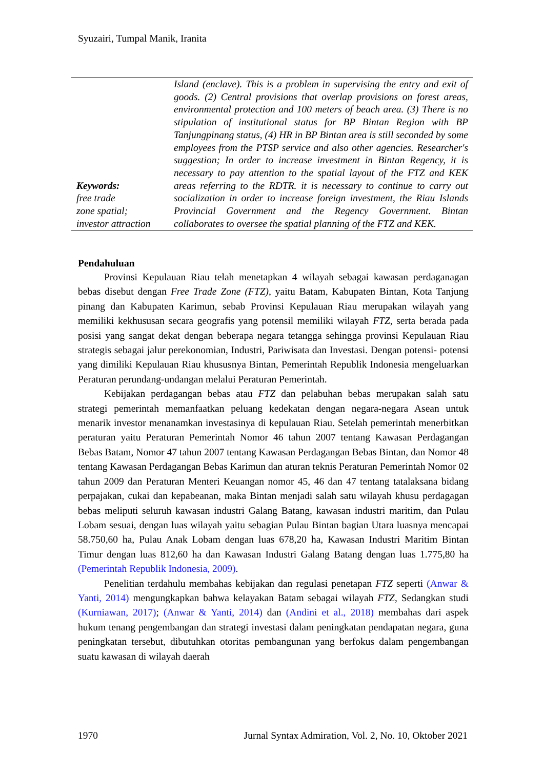Syuzairi, Tumpal Manik, Iranita
Keywords:
free trade
zone spatial;
investor attraction
Island (enclave). This is a problem in supervising the entry and exit of goods. (2) Central provisions that overlap provisions on forest areas, environmental protection and 100 meters of beach area. (3) There is no stipulation of institutional status for BP Bintan Region with BP Tanjungpinang status, (4) HR in BP Bintan area is still seconded by some employees from the PTSP service and also other agencies. Researcher's suggestion; In order to increase investment in Bintan Regency, it is necessary to pay attention to the spatial layout of the FTZ and KEK areas referring to the RDTR. it is necessary to continue to carry out socialization in order to increase foreign investment, the Riau Islands Provincial Government and the Regency Government. Bintan collaborates to oversee the spatial planning of the FTZ and KEK.
Pendahuluan
Provinsi Kepulauan Riau telah menetapkan 4 wilayah sebagai kawasan perdaganagan bebas disebut dengan Free Trade Zone (FTZ), yaitu Batam, Kabupaten Bintan, Kota Tanjung pinang dan Kabupaten Karimun, sebab Provinsi Kepulauan Riau merupakan wilayah yang memiliki kekhususan secara geografis yang potensil memiliki wilayah FTZ, serta berada pada posisi yang sangat dekat dengan beberapa negara tetangga sehingga provinsi Kepulauan Riau strategis sebagai jalur perekonomian, Industri, Pariwisata dan Investasi. Dengan potensi- potensi yang dimiliki Kepulauan Riau khususnya Bintan, Pemerintah Republik Indonesia mengeluarkan Peraturan perundang-undangan melalui Peraturan Pemerintah.
Kebijakan perdagangan bebas atau FTZ dan pelabuhan bebas merupakan salah satu strategi pemerintah memanfaatkan peluang kedekatan dengan negara-negara Asean untuk menarik investor menanamkan investasinya di kepulauan Riau. Setelah pemerintah menerbitkan peraturan yaitu Peraturan Pemerintah Nomor 46 tahun 2007 tentang Kawasan Perdagangan Bebas Batam, Nomor 47 tahun 2007 tentang Kawasan Perdagangan Bebas Bintan, dan Nomor 48 tentang Kawasan Perdagangan Bebas Karimun dan aturan teknis Peraturan Pemerintah Nomor 02 tahun 2009 dan Peraturan Menteri Keuangan nomor 45, 46 dan 47 tentang tatalaksana bidang perpajakan, cukai dan kepabeanan, maka Bintan menjadi salah satu wilayah khusu perdagagan bebas meliputi seluruh kawasan industri Galang Batang, kawasan industri maritim, dan Pulau Lobam sesuai, dengan luas wilayah yaitu sebagian Pulau Bintan bagian Utara luasnya mencapai 58.750,60 ha, Pulau Anak Lobam dengan luas 678,20 ha, Kawasan Industri Maritim Bintan Timur dengan luas 812,60 ha dan Kawasan Industri Galang Batang dengan luas 1.775,80 ha (Pemerintah Republik Indonesia, 2009).
Penelitian terdahulu membahas kebijakan dan regulasi penetapan FTZ seperti (Anwar & Yanti, 2014) mengungkapkan bahwa kelayakan Batam sebagai wilayah FTZ, Sedangkan studi (Kurniawan, 2017); (Anwar & Yanti, 2014) dan (Andini et al., 2018) membahas dari aspek hukum tenang pengembangan dan strategi investasi dalam peningkatan pendapatan negara, guna peningkatan tersebut, dibutuhkan otoritas pembangunan yang berfokus dalam pengembangan suatu kawasan di wilayah daerah
1970 Jurnal Syntax Admiration, Vol. 2, No. 10, Oktober 2021